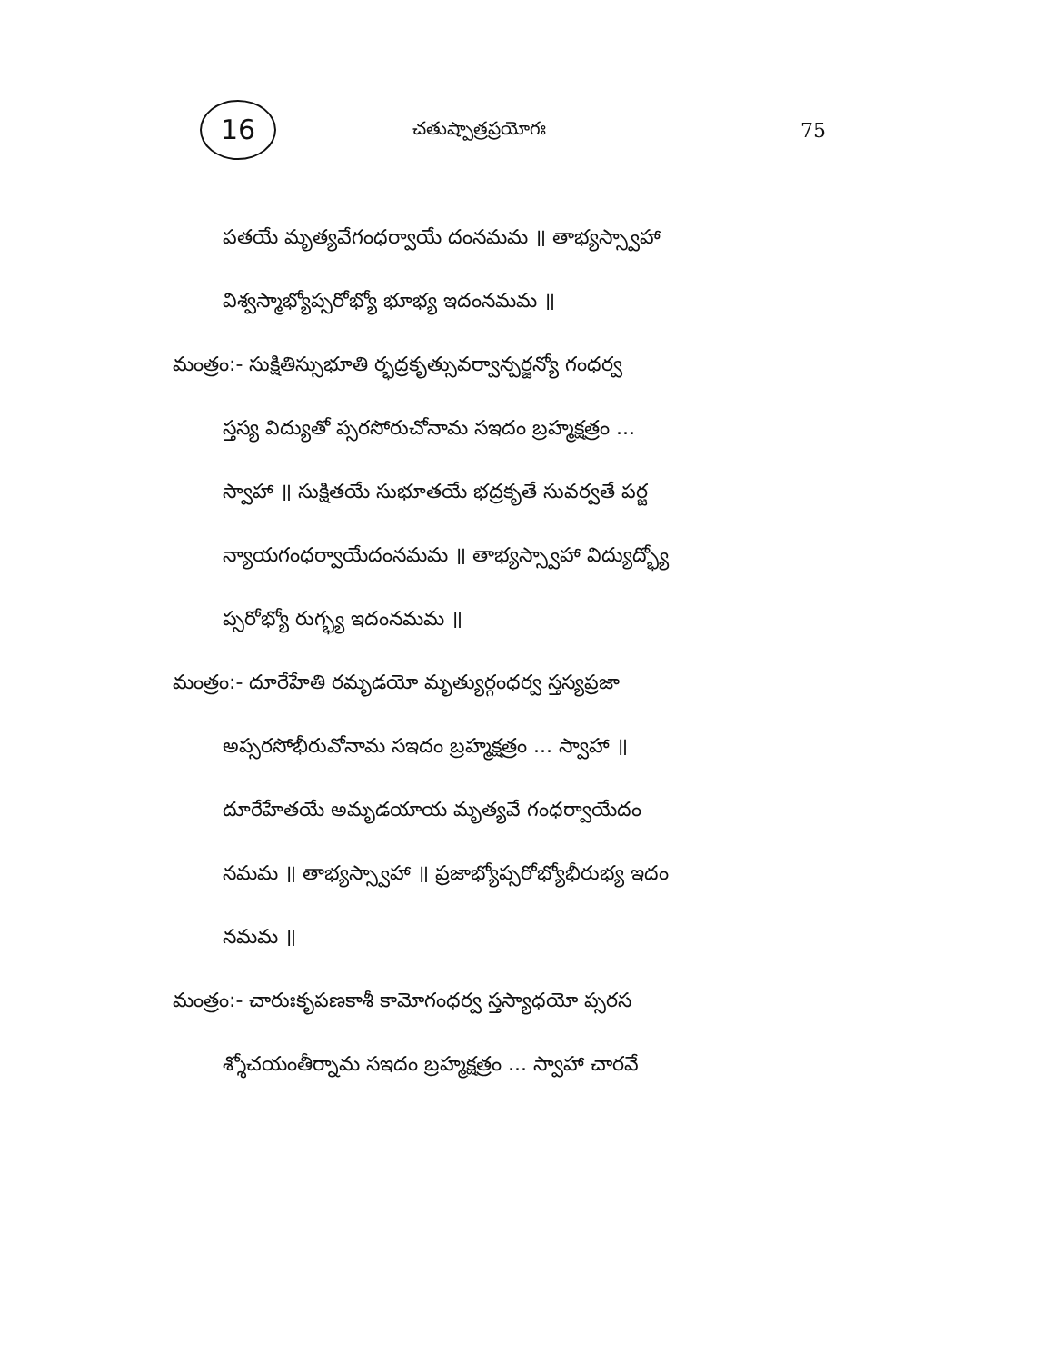16
చతుష్పాత్రప్రయోగః 75
పతయే మృత్యవేగంధర్వాయే దంనమమ ॥ తాభ్యస్స్వాహా
విశ్వస్మాభ్యోప్సరోభ్యో భూభ్య ఇదంనమమ ॥
మంత్రం:- సుక్షితిస్సుభూతి ర్భద్రకృత్సువర్వాన్పర్జన్యో గంధర్వ
స్తస్య విద్యుతో ప్సరసోరుచోనామ సఇదం బ్రహ్మక్షత్రం ...
స్వాహా ॥ సుక్షితయే సుభూతయే భద్రకృతే సువర్వతే పర్జ
న్యాయగంధర్వాయేదంనమమ ॥ తాభ్యస్స్వాహా విద్యుద్భ్యో
ప్సరోభ్యో రుగ్భ్య ఇదంనమమ ॥
మంత్రం:- దూరేహేతి రమృడయో మృత్యుర్గంధర్వ స్తస్యప్రజా
అప్సరసోభీరువోనామ సఇదం బ్రహ్మక్షత్రం ... స్వాహా ॥
దూరేహేతయే అమృడయాయ మృత్యవే గంధర్వాయేదం
నమమ ॥ తాభ్యస్స్వాహా ॥ ప్రజాభ్యోప్సరోభ్యోభీరుభ్య ఇదం
నమమ ॥
మంత్రం:- చారుఃకృపణకాశీ కామోగంధర్వ స్తస్యాధయో ప్సరస
శ్శోచయంతీర్నామ సఇదం బ్రహ్మక్షత్రం ... స్వాహా చారవే